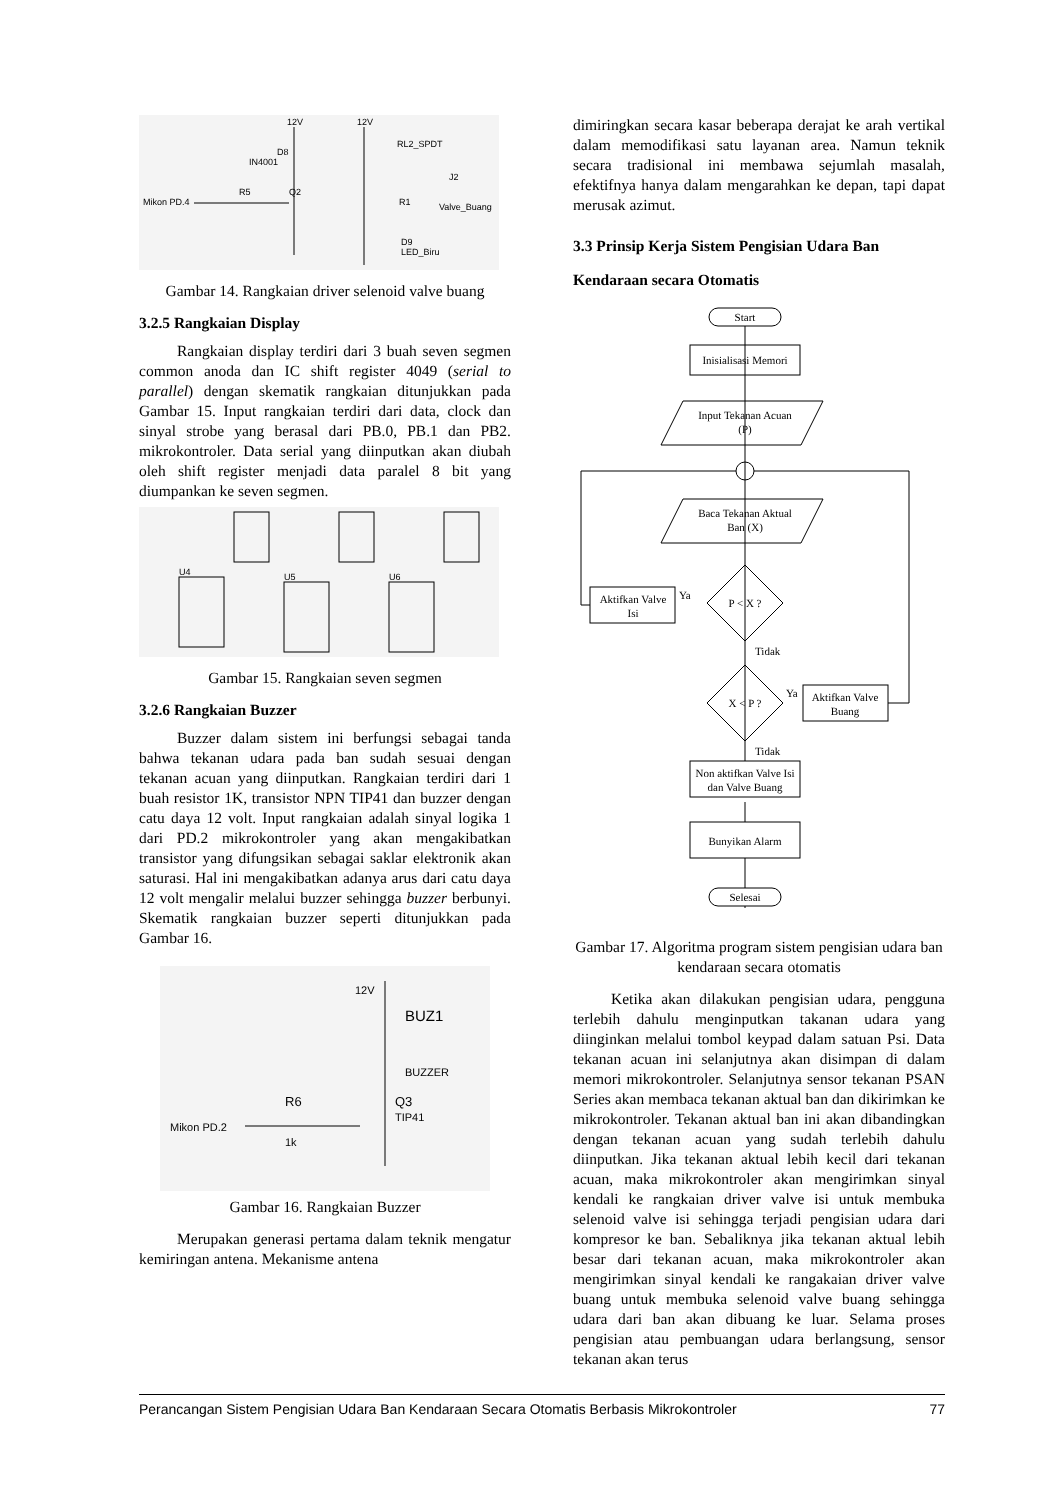12V
12V
RL2_SPDT
D8
IN4001
J2
R5
Q2
Mikon PD.4
R1
Valve_Buang
D9
LED_Biru
Gambar 14. Rangkaian driver selenoid valve buang
3.2.5 Rangkaian Display
Rangkaian display terdiri dari 3 buah seven segmen common anoda dan IC shift register 4049 (serial to parallel) dengan skematik rangkaian ditunjukkan pada Gambar 15. Input rangkaian terdiri dari data, clock dan sinyal strobe yang berasal dari PB.0, PB.1 dan PB2. mikrokontroler. Data serial yang diinputkan akan diubah oleh shift register menjadi data paralel 8 bit yang diumpankan ke seven segmen.
U4
U5
U6
Gambar 15. Rangkaian seven segmen
3.2.6 Rangkaian Buzzer
Buzzer dalam sistem ini berfungsi sebagai tanda bahwa tekanan udara pada ban sudah sesuai dengan tekanan acuan yang diinputkan. Rangkaian terdiri dari 1 buah resistor 1K, transistor NPN TIP41 dan buzzer dengan catu daya 12 volt. Input rangkaian adalah sinyal logika 1 dari PD.2 mikrokontroler yang akan mengakibatkan transistor yang difungsikan sebagai saklar elektronik akan saturasi. Hal ini mengakibatkan adanya arus dari catu daya 12 volt mengalir melalui buzzer sehingga buzzer berbunyi. Skematik rangkaian buzzer seperti ditunjukkan pada Gambar 16.
12V
BUZ1
BUZZER
R6
Q3
TIP41
Mikon PD.2
1k
Gambar 16. Rangkaian Buzzer
Merupakan generasi pertama dalam teknik mengatur kemiringan antena. Mekanisme antena
dimiringkan secara kasar beberapa derajat ke arah vertikal dalam memodifikasi satu layanan area. Namun teknik secara tradisional ini membawa sejumlah masalah, efektifnya hanya dalam mengarahkan ke depan, tapi dapat merusak azimut.
3.3 Prinsip Kerja Sistem Pengisian Udara Ban Kendaraan secara Otomatis
Start
Inisialisasi Memori
Input Tekanan Acuan
(P)
Baca Tekanan Aktual
Ban (X)
P < X ?
Aktifkan Valve
Isi
Ya
Tidak
X < P ?
Ya
Aktifkan Valve
Buang
Tidak
Non aktifkan Valve Isi
dan Valve Buang
Bunyikan Alarm
Selesai
Gambar 17. Algoritma program sistem pengisian udara ban kendaraan secara otomatis
Ketika akan dilakukan pengisian udara, pengguna terlebih dahulu menginputkan takanan udara yang diinginkan melalui tombol keypad dalam satuan Psi. Data tekanan acuan ini selanjutnya akan disimpan di dalam memori mikrokontroler. Selanjutnya sensor tekanan PSAN Series akan membaca tekanan aktual ban dan dikirimkan ke mikrokontroler. Tekanan aktual ban ini akan dibandingkan dengan tekanan acuan yang sudah terlebih dahulu diinputkan. Jika tekanan aktual lebih kecil dari tekanan acuan, maka mikrokontroler akan mengirimkan sinyal kendali ke rangkaian driver valve isi untuk membuka selenoid valve isi sehingga terjadi pengisian udara dari kompresor ke ban. Sebaliknya jika tekanan aktual lebih besar dari tekanan acuan, maka mikrokontroler akan mengirimkan sinyal kendali ke rangakaian driver valve buang untuk membuka selenoid valve buang sehingga udara dari ban akan dibuang ke luar. Selama proses pengisian atau pembuangan udara berlangsung, sensor tekanan akan terus
Perancangan Sistem Pengisian Udara Ban Kendaraan Secara Otomatis Berbasis Mikrokontroler 77